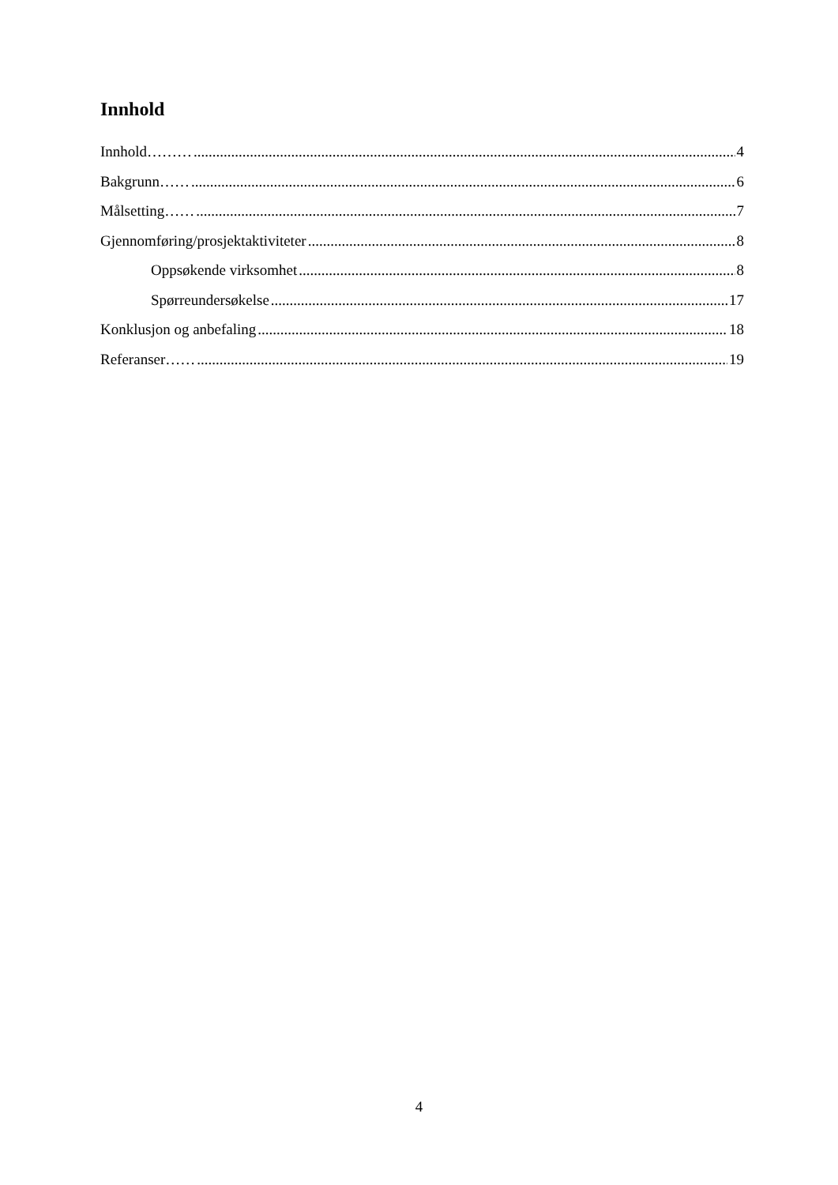Innhold
Innhold……… 4
Bakgrunn…… 6
Målsetting…… 7
Gjennomføring/prosjektaktiviteter 8
Oppsøkende virksomhet 8
Spørreundersøkelse 17
Konklusjon og anbefaling 18
Referanser…… 19
4